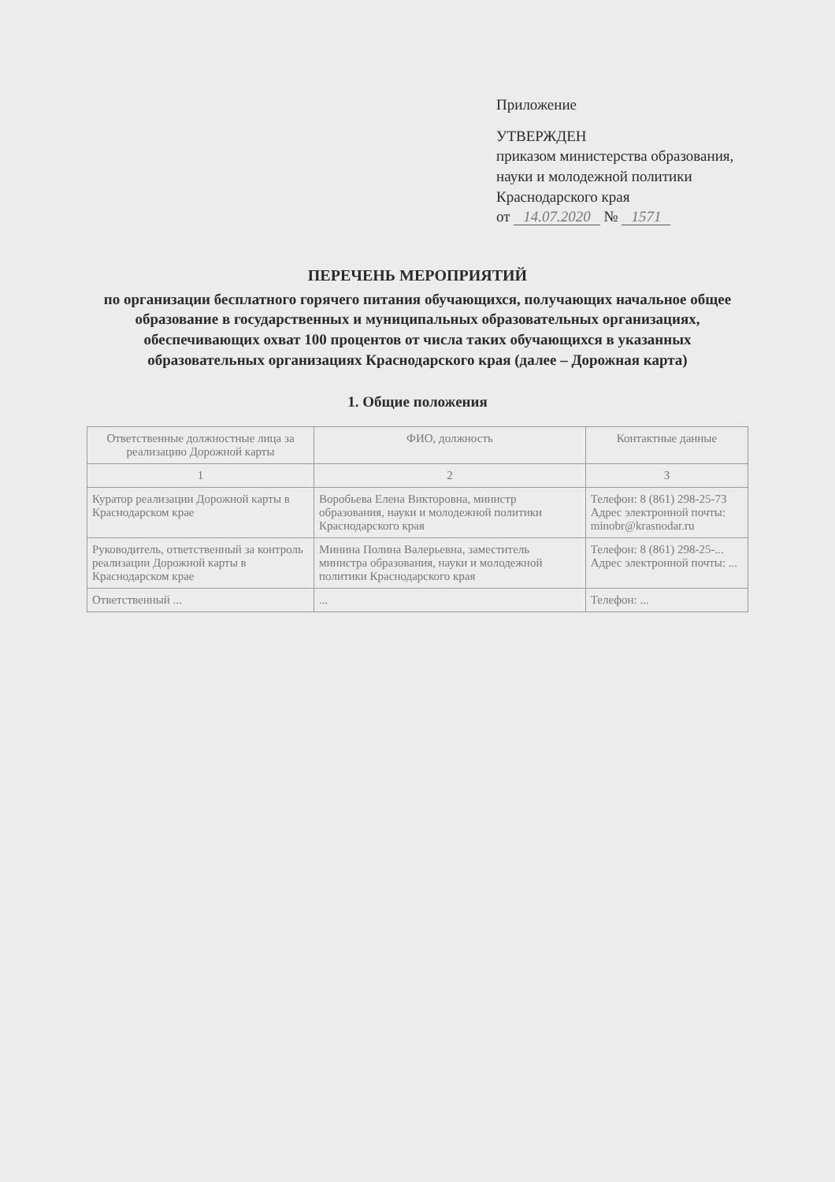Приложение
УТВЕРЖДЕН
приказом министерства образования, науки и молодежной политики Краснодарского края
от 14.07.2020 № 1571
ПЕРЕЧЕНЬ МЕРОПРИЯТИЙ
по организации бесплатного горячего питания обучающихся, получающих начальное общее образование в государственных и муниципальных образовательных организациях, обеспечивающих охват 100 процентов от числа таких обучающихся в указанных образовательных организациях Краснодарского края (далее – Дорожная карта)
1. Общие положения
| Ответственные должностные лица за реализацию Дорожной карты | ФИО, должность | Контактные данные |
| --- | --- | --- |
| 1 | 2 | 3 |
| Куратор реализации Дорожной карты в Краснодарском крае | Воробьева Елена Викторовна, министр образования, науки и молодежной политики Краснодарского края | Телефон: 8 (861) 298-25-73 Адрес электронной почты: minobr@krasnodar.ru |
| Руководитель, ответственный за контроль реализации Дорожной карты в Краснодарском крае | Минина Полина Валерьевна, заместитель министра образования, науки и молодежной политики Краснодарского края | Телефон: 8 (861) 298-25-... Адрес электронной почты: ... |
| Ответственный ... | ... | Телефон: ... |